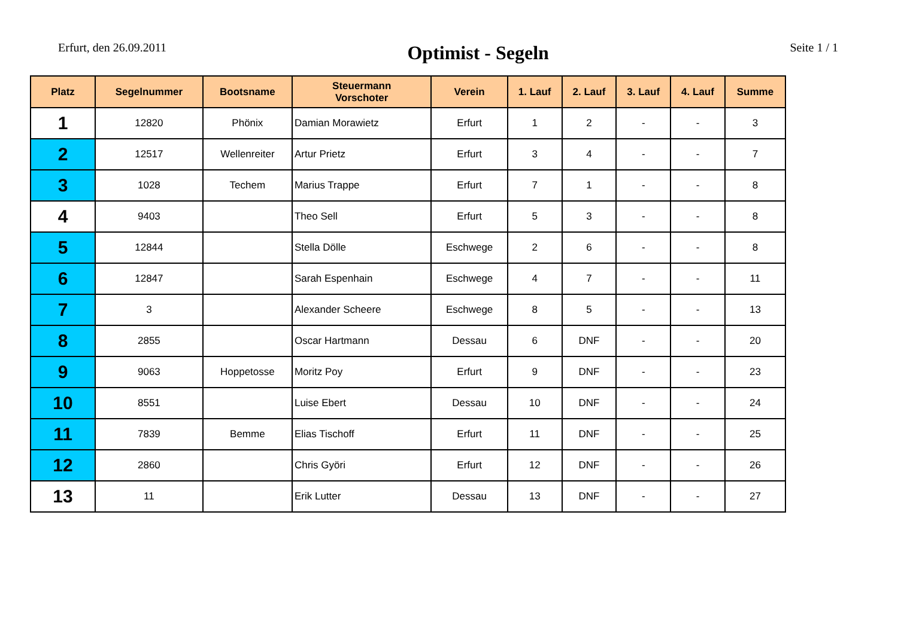Erfurt, den 26.09.2011 Optimist - Segeln Seite 1 / 1
| Platz | Segelnummer | Bootsname | Steuermann Vorschoter | Verein | 1. Lauf | 2. Lauf | 3. Lauf | 4. Lauf | Summe |
| --- | --- | --- | --- | --- | --- | --- | --- | --- | --- |
| 1 | 12820 | Phönix | Damian Morawietz | Erfurt | 1 | 2 | - | - | 3 |
| 2 | 12517 | Wellenreiter | Artur Prietz | Erfurt | 3 | 4 | - | - | 7 |
| 3 | 1028 | Techem | Marius Trappe | Erfurt | 7 | 1 | - | - | 8 |
| 4 | 9403 | | Theo Sell | Erfurt | 5 | 3 | - | - | 8 |
| 5 | 12844 | | Stella Dölle | Eschwege | 2 | 6 | - | - | 8 |
| 6 | 12847 | | Sarah Espenhain | Eschwege | 4 | 7 | - | - | 11 |
| 7 | 3 | | Alexander Scheere | Eschwege | 8 | 5 | - | - | 13 |
| 8 | 2855 | | Oscar Hartmann | Dessau | 6 | DNF | - | - | 20 |
| 9 | 9063 | Hoppetosse | Moritz Poy | Erfurt | 9 | DNF | - | - | 23 |
| 10 | 8551 | | Luise Ebert | Dessau | 10 | DNF | - | - | 24 |
| 11 | 7839 | Bemme | Elias Tischoff | Erfurt | 11 | DNF | - | - | 25 |
| 12 | 2860 | | Chris Györi | Erfurt | 12 | DNF | - | - | 26 |
| 13 | 11 | | Erik Lutter | Dessau | 13 | DNF | - | - | 27 |